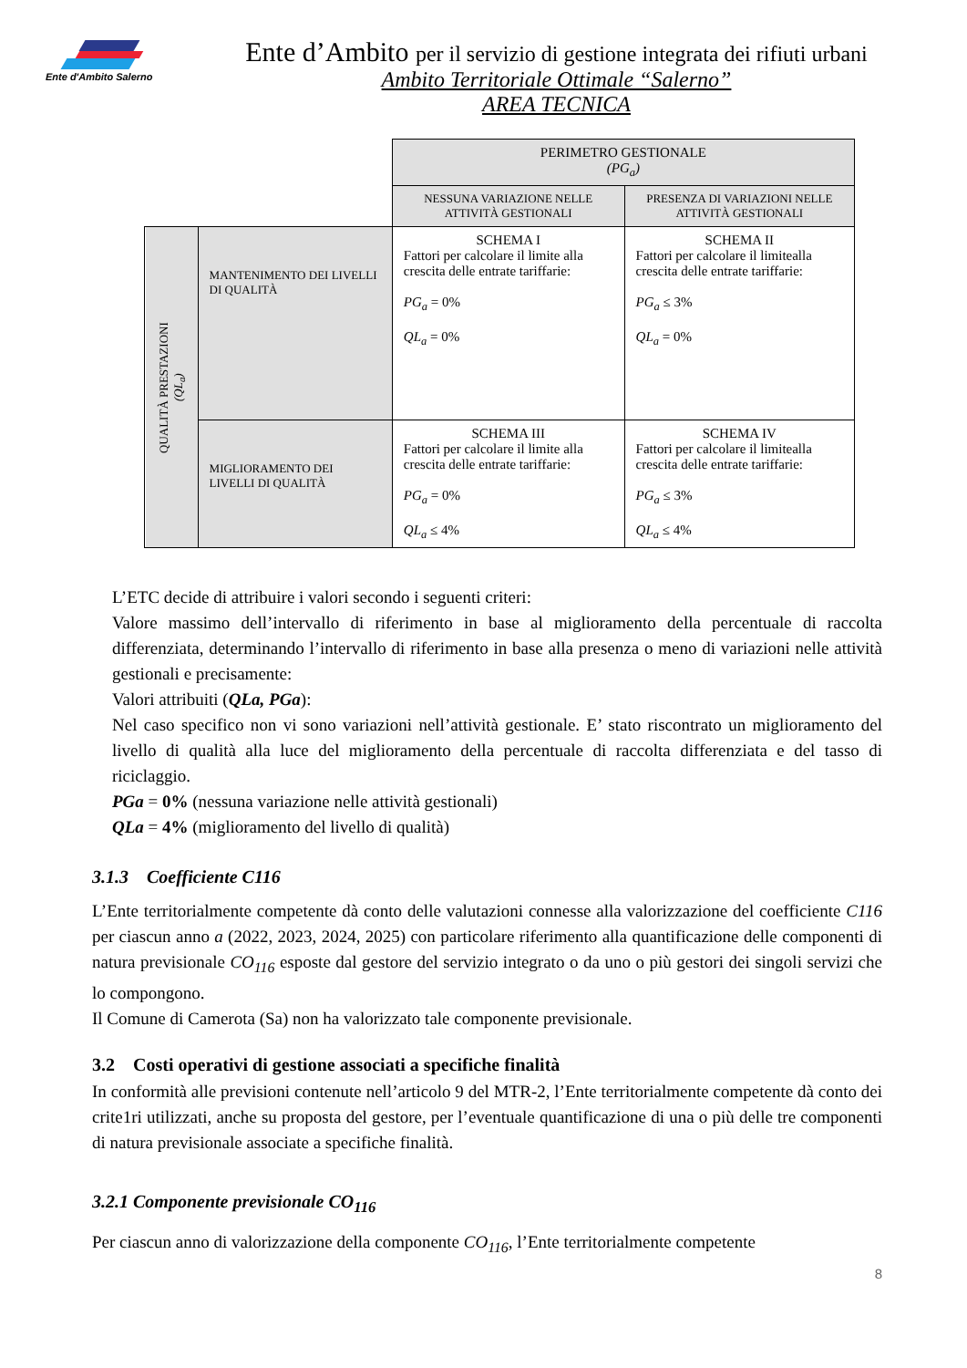Ente d'Ambito Salerno
Ente d’Ambito per il servizio di gestione integrata dei rifiuti urbani
Ambito Territoriale Ottimale “Salerno”
AREA TECNICA
| | | PERIMETRO GESTIONALE (PG<sub>a</sub>) | |
| | | NESSUNA VARIAZIONE NELLE ATTIVITÀ GESTIONALI | PRESENZA DI VARIAZIONI NELLE ATTIVITÀ GESTIONALI |
| QUALITÀ PRESTAZIONI (QL<sub>a</sub>) | MANTENIMENTO DEI LIVELLI DI QUALITÀ | SCHEMA I Fattori per calcolare il limite alla crescita delle entrate tariffarie: PG<sub>a</sub> = 0% QL<sub>a</sub> = 0% | SCHEMA II Fattori per calcolare il limitealla crescita delle entrate tariffarie: PG<sub>a</sub> ≤ 3% QL<sub>a</sub> = 0% |
| | MIGLIORAMENTO DEI LIVELLI DI QUALITÀ | SCHEMA III Fattori per calcolare il limite alla crescita delle entrate tariffarie: PG<sub>a</sub> = 0% QL<sub>a</sub> ≤ 4% | SCHEMA IV Fattori per calcolare il limitealla crescita delle entrate tariffarie: PG<sub>a</sub> ≤ 3% QL<sub>a</sub> ≤ 4% |
L’ETC decide di attribuire i valori secondo i seguenti criteri:
Valore massimo dell’intervallo di riferimento in base al miglioramento della percentuale di raccolta differenziata, determinando l’intervallo di riferimento in base alla presenza o meno di variazioni nelle attività gestionali e precisamente:
Valori attribuiti (QLa, PGa):
Nel caso specifico non vi sono variazioni nell’attività gestionale. E’ stato riscontrato un miglioramento del livello di qualità alla luce del miglioramento della percentuale di raccolta differenziata e del tasso di riciclaggio.
PGa = 0% (nessuna variazione nelle attività gestionali)
QLa = 4% (miglioramento del livello di qualità)
3.1.3 Coefficiente C116
L’Ente territorialmente competente dà conto delle valutazioni connesse alla valorizzazione del coefficiente C116 per ciascun anno a (2022, 2023, 2024, 2025) con particolare riferimento alla quantificazione delle componenti di natura previsionale CO<sub>116</sub> esposte dal gestore del servizio integrato o da uno o più gestori dei singoli servizi che lo compongono.
Il Comune di Camerota (Sa) non ha valorizzato tale componente previsionale.
3.2 Costi operativi di gestione associati a specifiche finalità
In conformità alle previsioni contenute nell’articolo 9 del MTR-2, l’Ente territorialmente competente dà conto dei crite1ri utilizzati, anche su proposta del gestore, per l’eventuale quantificazione di una o più delle tre componenti di natura previsionale associate a specifiche finalità.
3.2.1 Componente previsionale CO<sub>116</sub>
Per ciascun anno di valorizzazione della componente CO<sub>116</sub>, l’Ente territorialmente competente
8